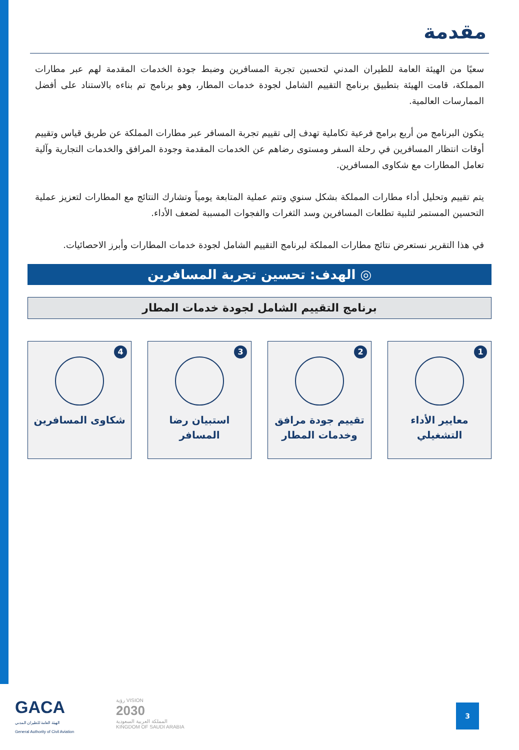مقدمة
سعيًا من الهيئة العامة للطيران المدني لتحسين تجربة المسافرين وضبط جودة الخدمات المقدمة لهم عبر مطارات المملكة، قامت الهيئة بتطبيق برنامج التقييم الشامل لجودة خدمات المطار، وهو برنامج تم بناءه بالاستناد على أفضل الممارسات العالمية.
يتكون البرنامج من أربع برامج فرعية تكاملية تهدف إلى تقييم تجربة المسافر عبر مطارات المملكة عن طريق قياس وتقييم أوقات انتظار المسافرين في رحلة السفر ومستوى رضاهم عن الخدمات المقدمة وجودة المرافق والخدمات التجارية وآلية تعامل المطارات مع شكاوى المسافرين.
يتم تقييم وتحليل أداء مطارات المملكة بشكل سنوي وتتم عملية المتابعة يومياً وتشارك النتائج مع المطارات لتعزيز عملية التحسين المستمر لتلبية تطلعات المسافرين وسد الثغرات والفجوات المسببة لضعف الأداء.
في هذا التقرير نستعرض نتائج مطارات المملكة لبرنامج التقييم الشامل لجودة خدمات المطارات وأبرز الاحصائيات.
◎ الهدف: تحسين تجربة المسافرين
برنامج التقييم الشامل لجودة خدمات المطار
1
معايير الأداء
التشغيلي
2
تقييم جودة مرافق
وخدمات المطار
3
استبيان رضا
المسافر
4
شكاوى المسافرين
GACA
الهيئة العامة للطيران المدني
General Authority of Civil Aviation
رؤية VISION
2030
المملكة العربية السعودية
KINGDOM OF SAUDI ARABIA
3